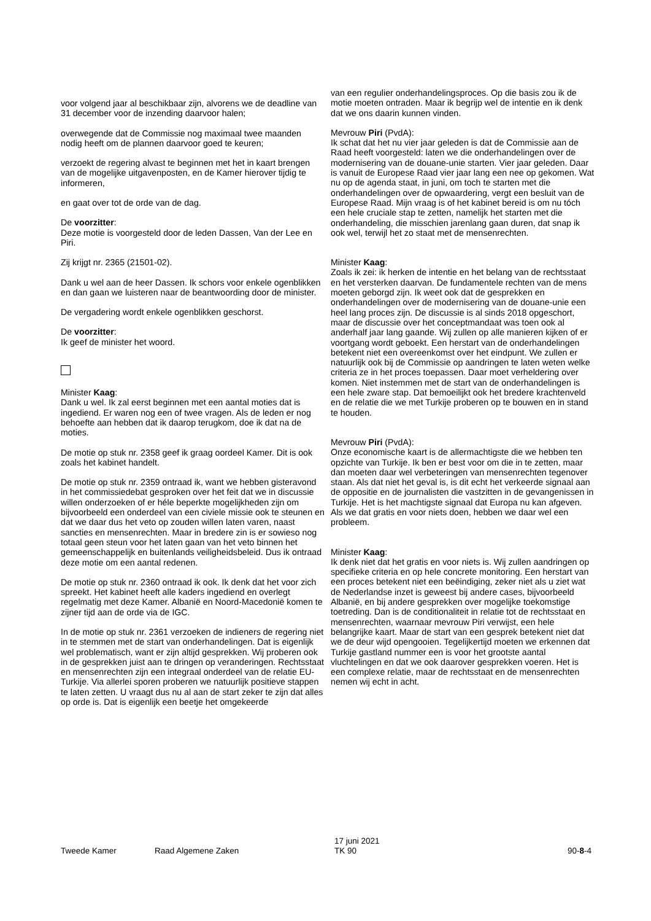voor volgend jaar al beschikbaar zijn, alvorens we de deadline van 31 december voor de inzending daarvoor halen;
overwegende dat de Commissie nog maximaal twee maanden nodig heeft om de plannen daarvoor goed te keuren;
verzoekt de regering alvast te beginnen met het in kaart brengen van de mogelijke uitgavenposten, en de Kamer hierover tijdig te informeren,
en gaat over tot de orde van de dag.
De voorzitter:
Deze motie is voorgesteld door de leden Dassen, Van der Lee en Piri.
Zij krijgt nr. 2365 (21501-02).
Dank u wel aan de heer Dassen. Ik schors voor enkele ogenblikken en dan gaan we luisteren naar de beantwoording door de minister.
De vergadering wordt enkele ogenblikken geschorst.
De voorzitter:
Ik geef de minister het woord.
Minister Kaag:
Dank u wel. Ik zal eerst beginnen met een aantal moties dat is ingediend. Er waren nog een of twee vragen. Als de leden er nog behoefte aan hebben dat ik daarop terugkom, doe ik dat na de moties.
De motie op stuk nr. 2358 geef ik graag oordeel Kamer. Dit is ook zoals het kabinet handelt.
De motie op stuk nr. 2359 ontraad ik, want we hebben gisteravond in het commissiedebat gesproken over het feit dat we in discussie willen onderzoeken of er héle beperkte mogelijkheden zijn om bijvoorbeeld een onderdeel van een civiele missie ook te steunen en dat we daar dus het veto op zouden willen laten varen, naast sancties en mensenrechten. Maar in bredere zin is er sowieso nog totaal geen steun voor het laten gaan van het veto binnen het gemeenschappelijk en buitenlands veiligheidsbeleid. Dus ik ontraad deze motie om een aantal redenen.
De motie op stuk nr. 2360 ontraad ik ook. Ik denk dat het voor zich spreekt. Het kabinet heeft alle kaders ingediend en overlegt regelmatig met deze Kamer. Albanië en Noord-Macedonië komen te zijner tijd aan de orde via de IGC.
In de motie op stuk nr. 2361 verzoeken de indieners de regering niet in te stemmen met de start van onderhandelingen. Dat is eigenlijk wel problematisch, want er zijn altijd gesprekken. Wij proberen ook in de gesprekken juist aan te dringen op veranderingen. Rechtsstaat en mensenrechten zijn een integraal onderdeel van de relatie EU-Turkije. Via allerlei sporen proberen we natuurlijk positieve stappen te laten zetten. U vraagt dus nu al aan de start zeker te zijn dat alles op orde is. Dat is eigenlijk een beetje het omgekeerde
van een regulier onderhandelingsproces. Op die basis zou ik de motie moeten ontraden. Maar ik begrijp wel de intentie en ik denk dat we ons daarin kunnen vinden.
Mevrouw Piri (PvdA):
Ik schat dat het nu vier jaar geleden is dat de Commissie aan de Raad heeft voorgesteld: laten we die onderhandelingen over de modernisering van de douane-unie starten. Vier jaar geleden. Daar is vanuit de Europese Raad vier jaar lang een nee op gekomen. Wat nu op de agenda staat, in juni, om toch te starten met die onderhandelingen over de opwaardering, vergt een besluit van de Europese Raad. Mijn vraag is of het kabinet bereid is om nu tóch een hele cruciale stap te zetten, namelijk het starten met die onderhandeling, die misschien jarenlang gaan duren, dat snap ik ook wel, terwijl het zo staat met de mensenrechten.
Minister Kaag:
Zoals ik zei: ik herken de intentie en het belang van de rechtsstaat en het versterken daarvan. De fundamentele rechten van de mens moeten geborgd zijn. Ik weet ook dat de gesprekken en onderhandelingen over de modernisering van de douane-unie een heel lang proces zijn. De discussie is al sinds 2018 opgeschort, maar de discussie over het conceptmandaat was toen ook al anderhalf jaar lang gaande. Wij zullen op alle manieren kijken of er voortgang wordt geboekt. Een herstart van de onderhandelingen betekent niet een overeenkomst over het eindpunt. We zullen er natuurlijk ook bij de Commissie op aandringen te laten weten welke criteria ze in het proces toepassen. Daar moet verheldering over komen. Niet instemmen met de start van de onderhandelingen is een hele zware stap. Dat bemoeilijkt ook het bredere krachtenveld en de relatie die we met Turkije proberen op te bouwen en in stand te houden.
Mevrouw Piri (PvdA):
Onze economische kaart is de allermachtigste die we hebben ten opzichte van Turkije. Ik ben er best voor om die in te zetten, maar dan moeten daar wel verbeteringen van mensenrechten tegenover staan. Als dat niet het geval is, is dit echt het verkeerde signaal aan de oppositie en de journalisten die vastzitten in de gevangenissen in Turkije. Het is het machtigste signaal dat Europa nu kan afgeven. Als we dat gratis en voor niets doen, hebben we daar wel een probleem.
Minister Kaag:
Ik denk niet dat het gratis en voor niets is. Wij zullen aandringen op specifieke criteria en op hele concrete monitoring. Een herstart van een proces betekent niet een beëindiging, zeker niet als u ziet wat de Nederlandse inzet is geweest bij andere cases, bijvoorbeeld Albanië, en bij andere gesprekken over mogelijke toekomstige toetreding. Dan is de conditionaliteit in relatie tot de rechtsstaat en mensenrechten, waarnaar mevrouw Piri verwijst, een hele belangrijke kaart. Maar de start van een gesprek betekent niet dat we de deur wijd opengooien. Tegelijkertijd moeten we erkennen dat Turkije gastland nummer een is voor het grootste aantal vluchtelingen en dat we ook daarover gesprekken voeren. Het is een complexe relatie, maar de rechtsstaat en de mensenrechten nemen wij echt in acht.
Tweede Kamer Raad Algemene Zaken
17 juni 2021
TK 90
90-8-4